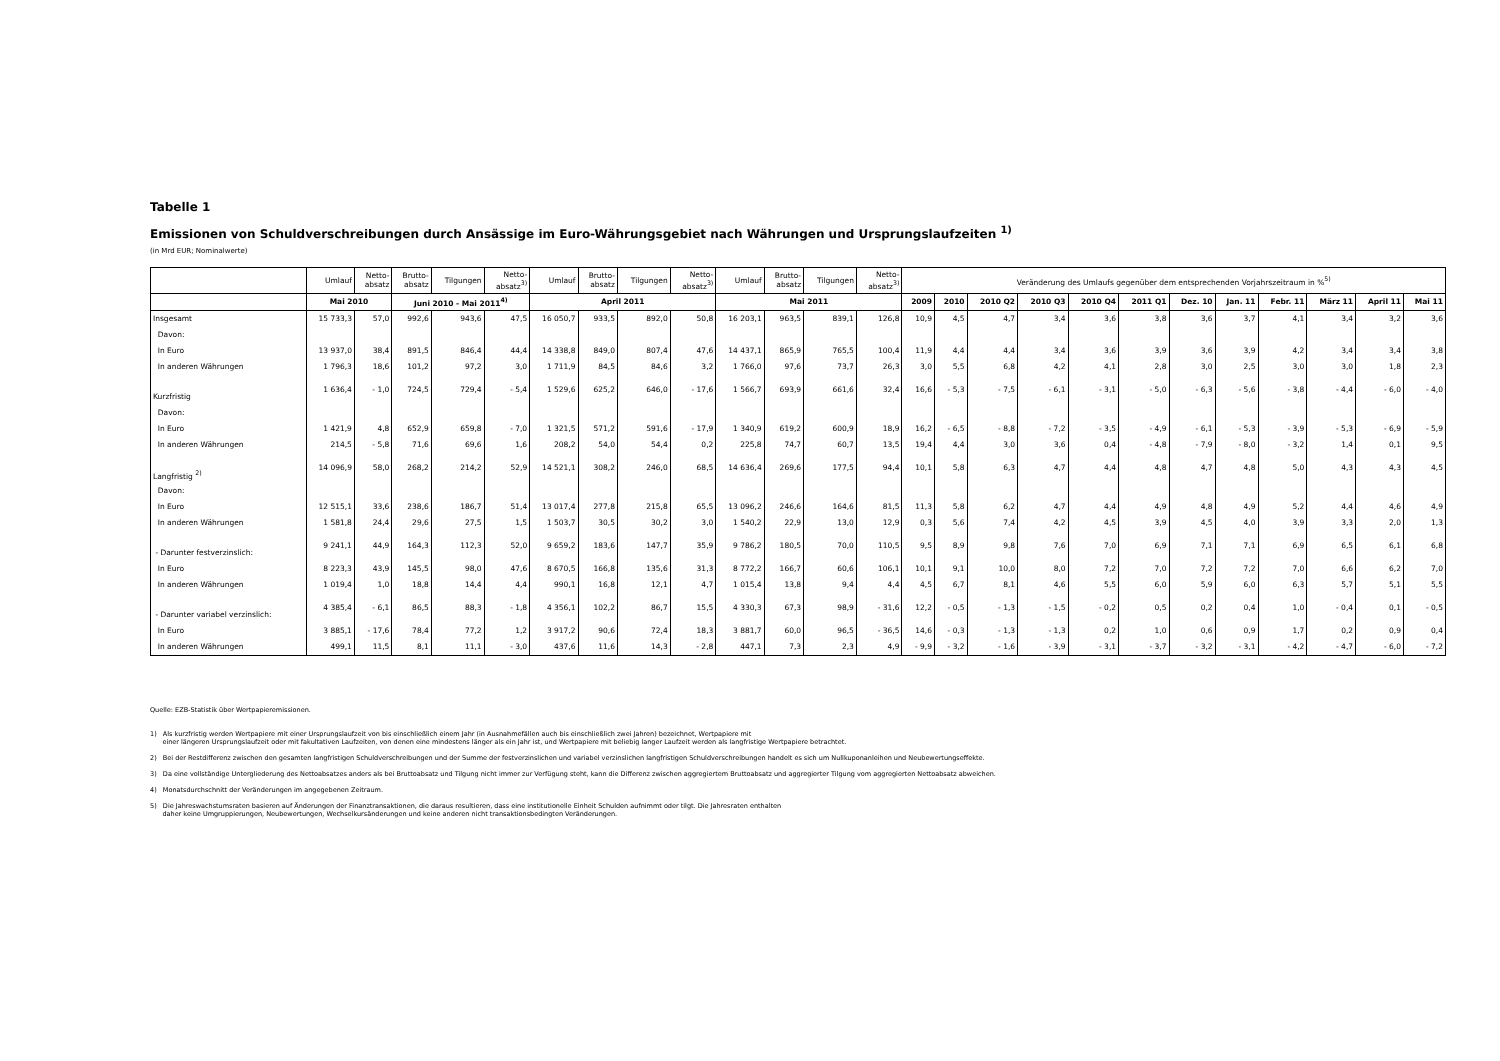Tabelle 1
Emissionen von Schuldverschreibungen durch Ansässige im Euro-Währungsgebiet nach Währungen und Ursprungslaufzeiten <sup>1)</sup>
(in Mrd EUR; Nominalwerte)
| | Umlauf | Netto- absatz | Brutto- absatz | Tilgungen | Netto- absatz<sup>3)</sup> | Umlauf | Brutto- absatz | Tilgungen | Netto- absatz<sup>3)</sup> | Umlauf | Brutto- absatz | Tilgungen | Netto- absatz<sup>3)</sup> | Veränderung des Umlaufs gegenüber dem entsprechenden Vorjahrszeitraum in %<sup>5)</sup> | | | | | | | | | | | |
| --- | --- | --- | --- | --- | --- | --- | --- | --- | --- | --- | --- | --- | --- | --- | --- | --- | --- | --- | --- | --- | --- | --- | --- | --- | --- |
| | Mai 2010 | | Juni 2010 - Mai 2011<sup>4)</sup> | | | April 2011 | | | | Mai 2011 | | | | 2009 | 2010 | 2010 Q2 | 2010 Q3 | 2010 Q4 | 2011 Q1 | Dez. 10 | Jan. 11 | Febr. 11 | März 11 | April 11 | Mai 11 |
| Insgesamt | 15 733,3 | 57,0 | 992,6 | 943,6 | 47,5 | 16 050,7 | 933,5 | 892,0 | 50,8 | 16 203,1 | 963,5 | 839,1 | 126,8 | 10,9 | 4,5 | 4,7 | 3,4 | 3,6 | 3,8 | 3,6 | 3,7 | 4,1 | 3,4 | 3,2 | 3,6 |
| Davon: | | | | | | | | | | | | | | | | | | | | | | | | | |
| In Euro | 13 937,0 | 38,4 | 891,5 | 846,4 | 44,4 | 14 338,8 | 849,0 | 807,4 | 47,6 | 14 437,1 | 865,9 | 765,5 | 100,4 | 11,9 | 4,4 | 4,4 | 3,4 | 3,6 | 3,9 | 3,6 | 3,9 | 4,2 | 3,4 | 3,4 | 3,8 |
| In anderen Währungen | 1 796,3 | 18,6 | 101,2 | 97,2 | 3,0 | 1 711,9 | 84,5 | 84,6 | 3,2 | 1 766,0 | 97,6 | 73,7 | 26,3 | 3,0 | 5,5 | 6,8 | 4,2 | 4,1 | 2,8 | 3,0 | 2,5 | 3,0 | 3,0 | 1,8 | 2,3 |
| Kurzfristig | 1 636,4 | - 1,0 | 724,5 | 729,4 | - 5,4 | 1 529,6 | 625,2 | 646,0 | - 17,6 | 1 566,7 | 693,9 | 661,6 | 32,4 | 16,6 | - 5,3 | - 7,5 | - 6,1 | - 3,1 | - 5,0 | - 6,3 | - 5,6 | - 3,8 | - 4,4 | - 6,0 | - 4,0 |
| Davon: | | | | | | | | | | | | | | | | | | | | | | | | | |
| In Euro | 1 421,9 | 4,8 | 652,9 | 659,8 | - 7,0 | 1 321,5 | 571,2 | 591,6 | - 17,9 | 1 340,9 | 619,2 | 600,9 | 18,9 | 16,2 | - 6,5 | - 8,8 | - 7,2 | - 3,5 | - 4,9 | - 6,1 | - 5,3 | - 3,9 | - 5,3 | - 6,9 | - 5,9 |
| In anderen Währungen | 214,5 | - 5,8 | 71,6 | 69,6 | 1,6 | 208,2 | 54,0 | 54,4 | 0,2 | 225,8 | 74,7 | 60,7 | 13,5 | 19,4 | 4,4 | 3,0 | 3,6 | 0,4 | - 4,8 | - 7,9 | - 8,0 | - 3,2 | 1,4 | 0,1 | 9,5 |
| Langfristig <sup>2)</sup> | 14 096,9 | 58,0 | 268,2 | 214,2 | 52,9 | 14 521,1 | 308,2 | 246,0 | 68,5 | 14 636,4 | 269,6 | 177,5 | 94,4 | 10,1 | 5,8 | 6,3 | 4,7 | 4,4 | 4,8 | 4,7 | 4,8 | 5,0 | 4,3 | 4,3 | 4,5 |
| Davon: | | | | | | | | | | | | | | | | | | | | | | | | | |
| In Euro | 12 515,1 | 33,6 | 238,6 | 186,7 | 51,4 | 13 017,4 | 277,8 | 215,8 | 65,5 | 13 096,2 | 246,6 | 164,6 | 81,5 | 11,3 | 5,8 | 6,2 | 4,7 | 4,4 | 4,9 | 4,8 | 4,9 | 5,2 | 4,4 | 4,6 | 4,9 |
| In anderen Währungen | 1 581,8 | 24,4 | 29,6 | 27,5 | 1,5 | 1 503,7 | 30,5 | 30,2 | 3,0 | 1 540,2 | 22,9 | 13,0 | 12,9 | 0,3 | 5,6 | 7,4 | 4,2 | 4,5 | 3,9 | 4,5 | 4,0 | 3,9 | 3,3 | 2,0 | 1,3 |
| - Darunter festverzinslich: | 9 241,1 | 44,9 | 164,3 | 112,3 | 52,0 | 9 659,2 | 183,6 | 147,7 | 35,9 | 9 786,2 | 180,5 | 70,0 | 110,5 | 9,5 | 8,9 | 9,8 | 7,6 | 7,0 | 6,9 | 7,1 | 7,1 | 6,9 | 6,5 | 6,1 | 6,8 |
| In Euro | 8 223,3 | 43,9 | 145,5 | 98,0 | 47,6 | 8 670,5 | 166,8 | 135,6 | 31,3 | 8 772,2 | 166,7 | 60,6 | 106,1 | 10,1 | 9,1 | 10,0 | 8,0 | 7,2 | 7,0 | 7,2 | 7,2 | 7,0 | 6,6 | 6,2 | 7,0 |
| In anderen Währungen | 1 019,4 | 1,0 | 18,8 | 14,4 | 4,4 | 990,1 | 16,8 | 12,1 | 4,7 | 1 015,4 | 13,8 | 9,4 | 4,4 | 4,5 | 6,7 | 8,1 | 4,6 | 5,5 | 6,0 | 5,9 | 6,0 | 6,3 | 5,7 | 5,1 | 5,5 |
| - Darunter variabel verzinslich: | 4 385,4 | - 6,1 | 86,5 | 88,3 | - 1,8 | 4 356,1 | 102,2 | 86,7 | 15,5 | 4 330,3 | 67,3 | 98,9 | - 31,6 | 12,2 | - 0,5 | - 1,3 | - 1,5 | - 0,2 | 0,5 | 0,2 | 0,4 | 1,0 | - 0,4 | 0,1 | - 0,5 |
| In Euro | 3 885,1 | - 17,6 | 78,4 | 77,2 | 1,2 | 3 917,2 | 90,6 | 72,4 | 18,3 | 3 881,7 | 60,0 | 96,5 | - 36,5 | 14,6 | - 0,3 | - 1,3 | - 1,3 | 0,2 | 1,0 | 0,6 | 0,9 | 1,7 | 0,2 | 0,9 | 0,4 |
| In anderen Währungen | 499,1 | 11,5 | 8,1 | 11,1 | - 3,0 | 437,6 | 11,6 | 14,3 | - 2,8 | 447,1 | 7,3 | 2,3 | 4,9 | - 9,9 | - 3,2 | - 1,6 | - 3,9 | - 3,1 | - 3,7 | - 3,2 | - 3,1 | - 4,2 | - 4,7 | - 6,0 | - 7,2 |
Quelle: EZB-Statistik über Wertpapieremissionen.
1) Als kurzfristig werden Wertpapiere mit einer Ursprungslaufzeit von bis einschließlich einem Jahr (in Ausnahmefällen auch bis einschließlich zwei Jahren) bezeichnet, Wertpapiere mit
einer längeren Ursprungslaufzeit oder mit fakultativen Laufzeiten, von denen eine mindestens länger als ein Jahr ist, und Wertpapiere mit beliebig langer Laufzeit werden als langfristige Wertpapiere betrachtet.
2) Bei der Restdifferenz zwischen den gesamten langfristigen Schuldverschreibungen und der Summe der festverzinslichen und variabel verzinslichen langfristigen Schuldverschreibungen handelt es sich um Nullkuponanleihen und Neubewertungseffekte.
3) Da eine vollständige Untergliederung des Nettoabsatzes anders als bei Bruttoabsatz und Tilgung nicht immer zur Verfügung steht, kann die Differenz zwischen aggregiertem Bruttoabsatz und aggregierter Tilgung vom aggregierten Nettoabsatz abweichen.
4) Monatsdurchschnitt der Veränderungen im angegebenen Zeitraum.
5) Die Jahreswachstumsraten basieren auf Änderungen der Finanztransaktionen, die daraus resultieren, dass eine institutionelle Einheit Schulden aufnimmt oder tilgt. Die Jahresraten enthalten
daher keine Umgruppierungen, Neubewertungen, Wechselkursänderungen und keine anderen nicht transaktionsbedingten Veränderungen.